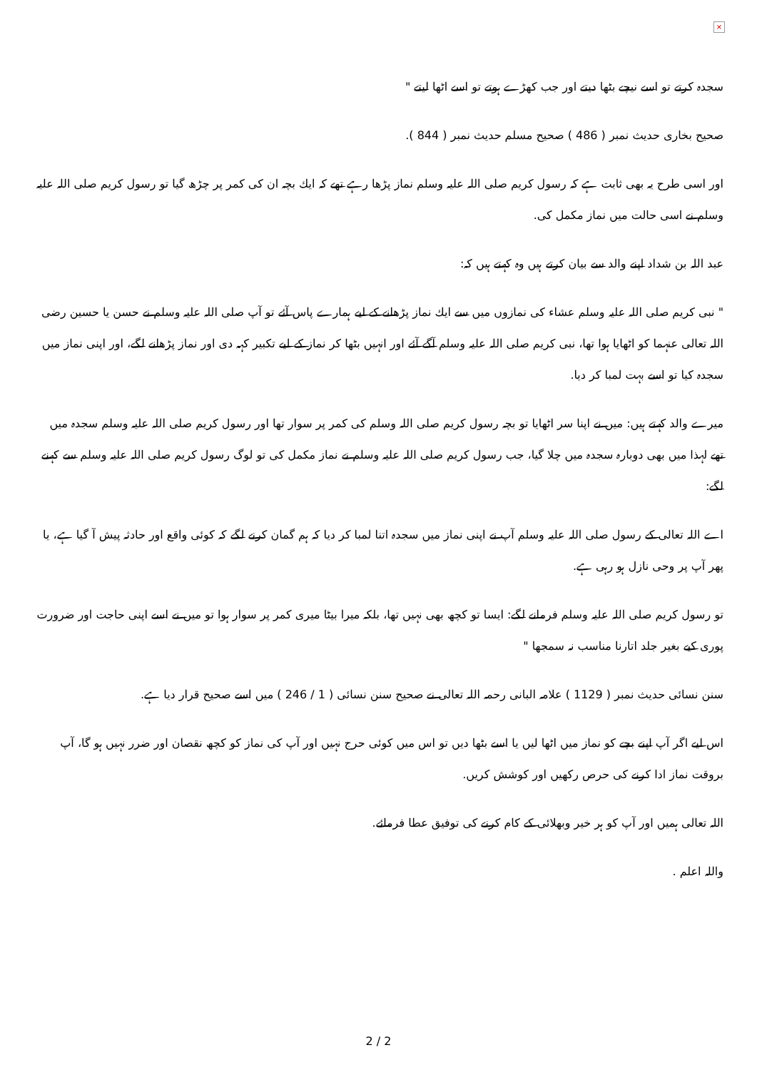×
سجدہ کرتے تو اسے نیچے بٹھا دیتے اور جب کھڑے ہوتے تو اسے اٹھا لیتے "
صحیح بخاری حدیث نمبر ( 486 ) صحیح مسلم حدیث نمبر ( 844 ).
اور اسی طرح یہ بھی ثابت ہے کہ رسول کریم صلی اللہ علیہ وسلم نماز پڑھا رہے تھے کہ ایك بچہ ان کی کمر پر چڑھ گیا تو رسول کریم صلی اللہ علیہ وسلم نے اسی حالت میں نماز مکمل کی.
عبد اللہ بن شداد اپنے والد سے بیان کرتے ہیں وہ کہتے ہیں کہ:
" نبی کریم صلی اللہ علیہ وسلم عشاء کی نمازوں میں سے ایك نماز پڑھانے کے لیے ہمارے پاس آئے تو آپ صلی اللہ علیہ وسلم نے حسن یا حسین رضی اللہ تعالی عنہما کو اٹھایا ہوا تھا، نبی کریم صلی اللہ علیہ وسلم آگے آئے اور انہیں بٹھا کر نماز کے لیے تکبیر کہہ دی اور نماز پڑھانے لگے، اور اپنی نماز میں سجدہ کیا تو اسے بہت لمبا کر دیا.
میرے والد کہتے ہیں: میں نے اپنا سر اٹھایا تو بچہ رسول کریم صلی اللہ وسلم کی کمر پر سوار تھا اور رسول کریم صلی اللہ علیہ وسلم سجدہ میں تھے لہذا میں بھی دوبارہ سجدہ میں چلا گیا، جب رسول کریم صلی اللہ علیہ وسلم نے نماز مکمل کی تو لوگ رسول کریم صلی اللہ علیہ وسلم سے کہنے لگے:
اے اللہ تعالی کے رسول صلی اللہ علیہ وسلم آپ نے اپنی نماز میں سجدہ اتنا لمبا کر دیا کہ ہم گمان کرنے لگے کہ کوئی واقع اور حادثہ پیش آ گیا ہے، یا پھر آپ پر وحی نازل ہو رہی ہے.
تو رسول کریم صلی اللہ علیہ وسلم فرمانے لگے: ایسا تو کچھ بھی نہیں تھا، بلکہ میرا بیٹا میری کمر پر سوار ہوا تو میں نے اسے اپنی حاجت اور ضرورت پوری کیے بغیر جلد اتارنا مناسب نہ سمجھا "
سنن نسائی حدیث نمبر ( 1129 ) علامہ البانی رحمہ اللہ تعالی نے صحیح سنن نسائی ( 1 / 246 ) میں اسے صحیح قرار دیا ہے.
اس لیے اگر آپ اپنے بچے کو نماز میں اٹھا لیں یا اسے بٹھا دیں تو اس میں کوئی حرج نہیں اور آپ کی نماز کو کچھ نقصان اور ضرر نہیں ہو گا، آپ بروقت نماز ادا کرنے کی حرص رکھیں اور کوشش کریں.
اللہ تعالی ہمیں اور آپ کو ہر خیر وبھلائی کے کام کرنے کی توفیق عطا فرمائے.
واللہ اعلم .
2 / 2